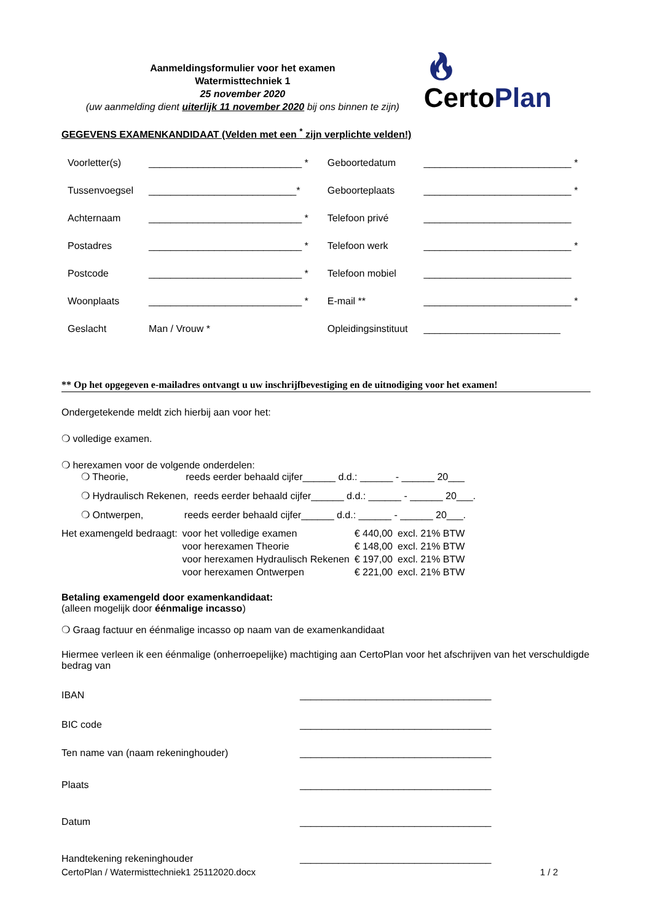Aanmeldingsformulier voor het examen
Watermisttechniek 1
25 november 2020
(uw aanmelding dient uiterlijk 11 november 2020 bij ons binnen te zijn)
🔥︎ CertoPlan
GEGEVENS EXAMENKANDIDAAT (Velden met een <sup>*</sup> zijn verplichte velden!)
| Voorletter(s) | ____________________________ * | Geboortedatum | ___________________________ * |
| Tussenvoegsel | ___________________________* | Geboorteplaats | ___________________________ * |
| Achternaam | ____________________________ * | Telefoon privé | ___________________________ |
| Postadres | ____________________________ * | Telefoon werk | ___________________________ * |
| Postcode | ____________________________ * | Telefoon mobiel | ___________________________ |
| Woonplaats | ____________________________ * | E-mail ** | ___________________________ * |
| Geslacht | Man / Vrouw * | Opleidingsinstituut | _________________________ |
** Op het opgegeven e-mailadres ontvangt u uw inschrijfbevestiging en de uitnodiging voor het examen!
Ondergetekende meldt zich hierbij aan voor het:
❍ volledige examen.
❍ herexamen voor de volgende onderdelen:
❍ Theorie, reeds eerder behaald cijfer______ d.d.: ______ - ______ 20___
❍ Hydraulisch Rekenen, reeds eerder behaald cijfer______ d.d.: ______ - ______ 20___.
❍ Ontwerpen, reeds eerder behaald cijfer______ d.d.: ______ - ______ 20___.
| Het examengeld bedraagt: | voor het volledige examen | € 440,00 | excl. 21% BTW |
| | voor herexamen Theorie | € 148,00 | excl. 21% BTW |
| | voor herexamen Hydraulisch Rekenen | € 197,00 | excl. 21% BTW |
| | voor herexamen Ontwerpen | € 221,00 | excl. 21% BTW |
Betaling examengeld door examenkandidaat:
(alleen mogelijk door éénmalige incasso)
❍ Graag factuur en éénmalige incasso op naam van de examenkandidaat
Hiermee verleen ik een éénmalige (onherroepelijke) machtiging aan CertoPlan voor het afschrijven van het verschuldigde bedrag van
| IBAN | ___________________________________ |
| BIC code | ___________________________________ |
| Ten name van (naam rekeninghouder) | ___________________________________ |
| Plaats | ___________________________________ |
| Datum | ___________________________________ |
| Handtekening rekeninghouder | ___________________________________ |
CertoPlan / Watermisttechniek1 25112020.docx 1 / 2